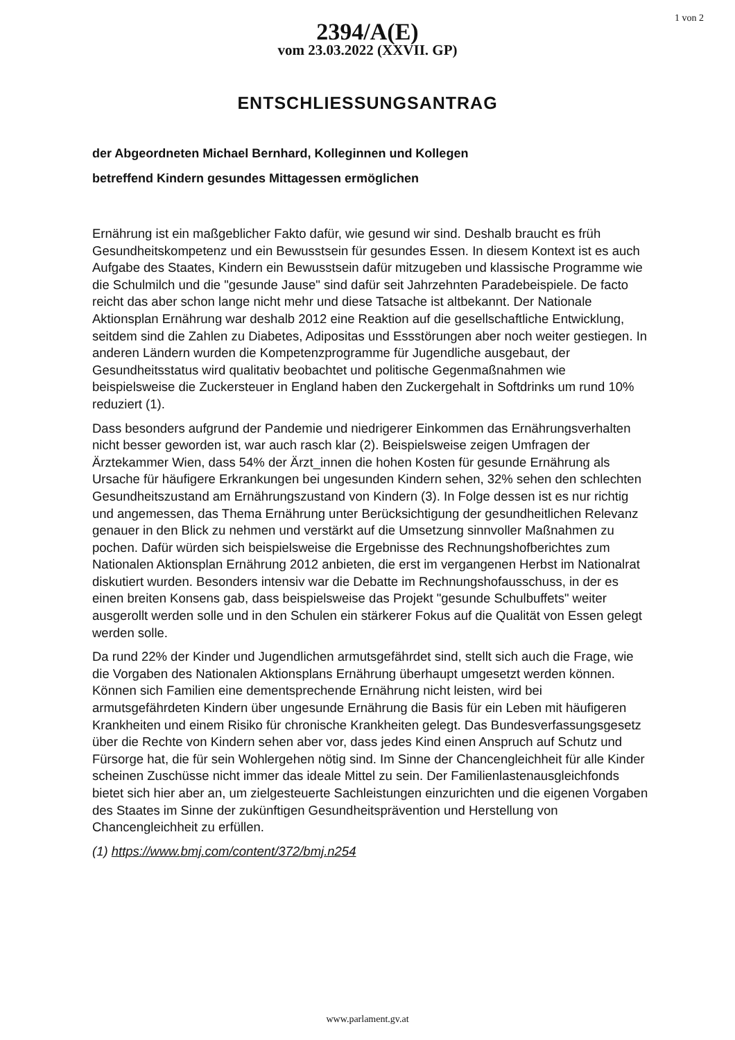2394/A(E)
vom 23.03.2022 (XXVII. GP)
1 von 2
ENTSCHLIESSUNGSANTRAG
der Abgeordneten Michael Bernhard, Kolleginnen und Kollegen
betreffend Kindern gesundes Mittagessen ermöglichen
Ernährung ist ein maßgeblicher Fakto dafür, wie gesund wir sind. Deshalb braucht es früh Gesundheitskompetenz und ein Bewusstsein für gesundes Essen. In diesem Kontext ist es auch Aufgabe des Staates, Kindern ein Bewusstsein dafür mitzugeben und klassische Programme wie die Schulmilch und die "gesunde Jause" sind dafür seit Jahrzehnten Paradebeispiele. De facto reicht das aber schon lange nicht mehr und diese Tatsache ist altbekannt. Der Nationale Aktionsplan Ernährung war deshalb 2012 eine Reaktion auf die gesellschaftliche Entwicklung, seitdem sind die Zahlen zu Diabetes, Adipositas und Essstörungen aber noch weiter gestiegen. In anderen Ländern wurden die Kompetenzprogramme für Jugendliche ausgebaut, der Gesundheitsstatus wird qualitativ beobachtet und politische Gegenmaßnahmen wie beispielsweise die Zuckersteuer in England haben den Zuckergehalt in Softdrinks um rund 10% reduziert (1).
Dass besonders aufgrund der Pandemie und niedrigerer Einkommen das Ernährungsverhalten nicht besser geworden ist, war auch rasch klar (2). Beispielsweise zeigen Umfragen der Ärztekammer Wien, dass 54% der Ärzt_innen die hohen Kosten für gesunde Ernährung als Ursache für häufigere Erkrankungen bei ungesunden Kindern sehen, 32% sehen den schlechten Gesundheitszustand am Ernährungszustand von Kindern (3). In Folge dessen ist es nur richtig und angemessen, das Thema Ernährung unter Berücksichtigung der gesundheitlichen Relevanz genauer in den Blick zu nehmen und verstärkt auf die Umsetzung sinnvoller Maßnahmen zu pochen. Dafür würden sich beispielsweise die Ergebnisse des Rechnungshofberichtes zum Nationalen Aktionsplan Ernährung 2012 anbieten, die erst im vergangenen Herbst im Nationalrat diskutiert wurden. Besonders intensiv war die Debatte im Rechnungshofausschuss, in der es einen breiten Konsens gab, dass beispielsweise das Projekt "gesunde Schulbuffets" weiter ausgerollt werden solle und in den Schulen ein stärkerer Fokus auf die Qualität von Essen gelegt werden solle.
Da rund 22% der Kinder und Jugendlichen armutsgefährdet sind, stellt sich auch die Frage, wie die Vorgaben des Nationalen Aktionsplans Ernährung überhaupt umgesetzt werden können. Können sich Familien eine dementsprechende Ernährung nicht leisten, wird bei armutsgefährdeten Kindern über ungesunde Ernährung die Basis für ein Leben mit häufigeren Krankheiten und einem Risiko für chronische Krankheiten gelegt. Das Bundesverfassungsgesetz über die Rechte von Kindern sehen aber vor, dass jedes Kind einen Anspruch auf Schutz und Fürsorge hat, die für sein Wohlergehen nötig sind. Im Sinne der Chancengleichheit für alle Kinder scheinen Zuschüsse nicht immer das ideale Mittel zu sein. Der Familienlastenausgleichfonds bietet sich hier aber an, um zielgesteuerte Sachleistungen einzurichten und die eigenen Vorgaben des Staates im Sinne der zukünftigen Gesundheitsprävention und Herstellung von Chancengleichheit zu erfüllen.
(1) https://www.bmj.com/content/372/bmj.n254
www.parlament.gv.at